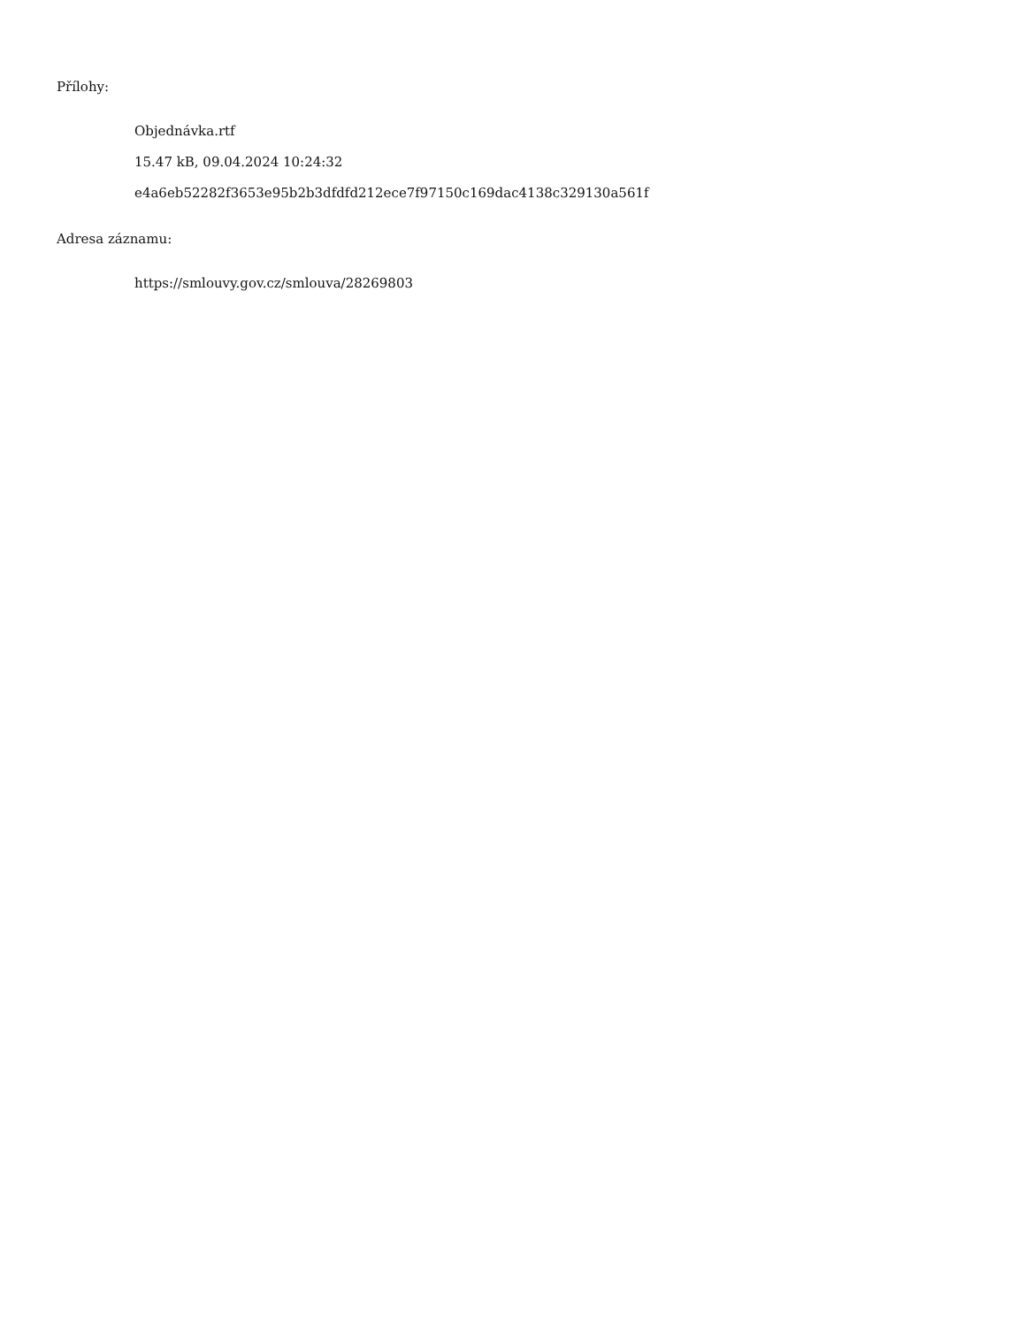Přílohy:
Objednávka.rtf
15.47 kB, 09.04.2024 10:24:32
e4a6eb52282f3653e95b2b3dfdfd212ece7f97150c169dac4138c329130a561f
Adresa záznamu:
https://smlouvy.gov.cz/smlouva/28269803